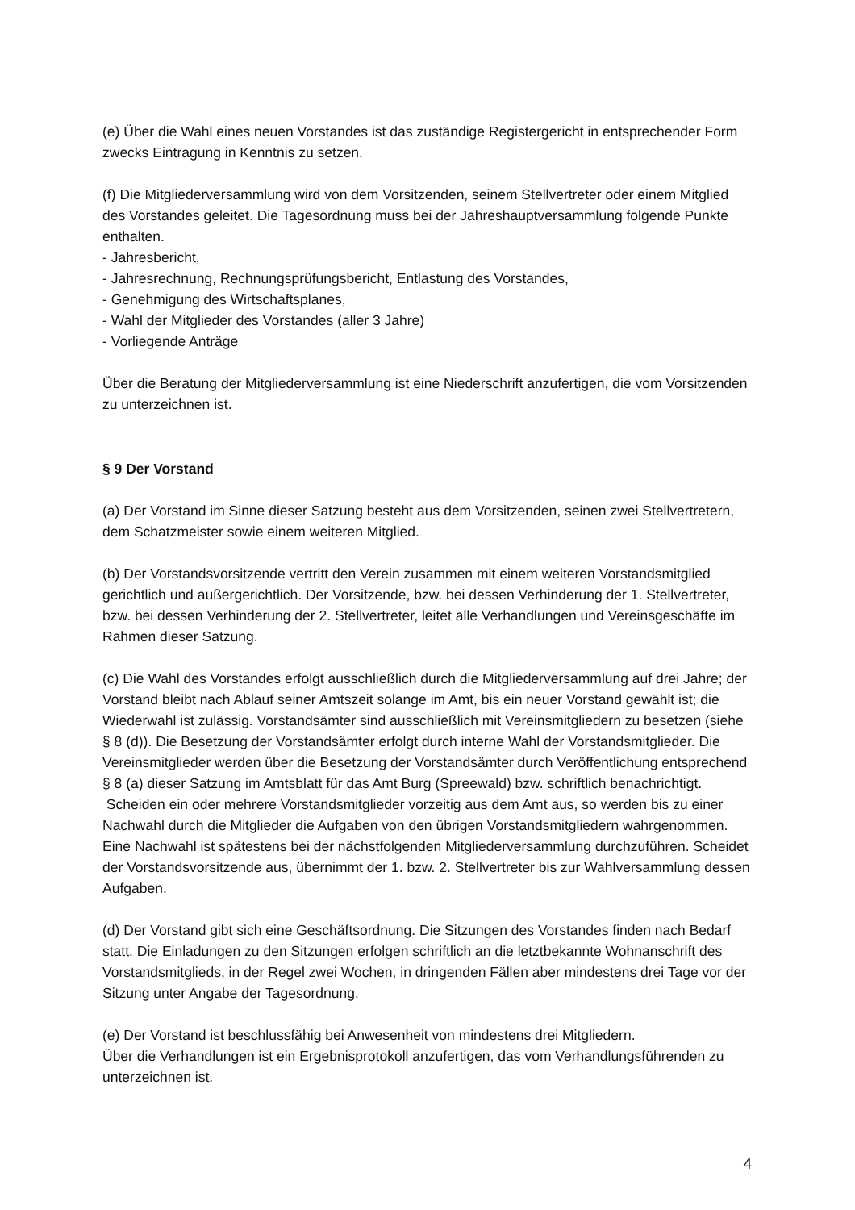(e) Über die Wahl eines neuen Vorstandes ist das zuständige Registergericht in entsprechender Form zwecks Eintragung in Kenntnis zu setzen.
(f) Die Mitgliederversammlung wird von dem Vorsitzenden, seinem Stellvertreter oder einem Mitglied des Vorstandes geleitet. Die Tagesordnung muss bei der Jahreshauptversammlung folgende Punkte enthalten.
- Jahresbericht,
- Jahresrechnung, Rechnungsprüfungsbericht, Entlastung des Vorstandes,
- Genehmigung des Wirtschaftsplanes,
- Wahl der Mitglieder des Vorstandes (aller 3 Jahre)
- Vorliegende Anträge
Über die Beratung der Mitgliederversammlung ist eine Niederschrift anzufertigen, die vom Vorsitzenden zu unterzeichnen ist.
§ 9 Der Vorstand
(a) Der Vorstand im Sinne dieser Satzung besteht aus dem Vorsitzenden, seinen zwei Stellvertretern, dem Schatzmeister sowie einem weiteren Mitglied.
(b) Der Vorstandsvorsitzende vertritt den Verein zusammen mit einem weiteren Vorstandsmitglied gerichtlich und außergerichtlich. Der Vorsitzende, bzw. bei dessen Verhinderung der 1. Stellvertreter, bzw. bei dessen Verhinderung der 2. Stellvertreter, leitet alle Verhandlungen und Vereinsgeschäfte im Rahmen dieser Satzung.
(c) Die Wahl des Vorstandes erfolgt ausschließlich durch die Mitgliederversammlung auf drei Jahre; der Vorstand bleibt nach Ablauf seiner Amtszeit solange im Amt, bis ein neuer Vorstand gewählt ist; die Wiederwahl ist zulässig. Vorstandsämter sind ausschließlich mit Vereinsmitgliedern zu besetzen (siehe § 8 (d)). Die Besetzung der Vorstandsämter erfolgt durch interne Wahl der Vorstandsmitglieder. Die Vereinsmitglieder werden über die Besetzung der Vorstandsämter durch Veröffentlichung entsprechend § 8 (a) dieser Satzung im Amtsblatt für das Amt Burg (Spreewald) bzw. schriftlich benachrichtigt.
Scheiden ein oder mehrere Vorstandsmitglieder vorzeitig aus dem Amt aus, so werden bis zu einer Nachwahl durch die Mitglieder die Aufgaben von den übrigen Vorstandsmitgliedern wahrgenommen. Eine Nachwahl ist spätestens bei der nächstfolgenden Mitgliederversammlung durchzuführen. Scheidet der Vorstandsvorsitzende aus, übernimmt der 1. bzw. 2. Stellvertreter bis zur Wahlversammlung dessen Aufgaben.
(d) Der Vorstand gibt sich eine Geschäftsordnung. Die Sitzungen des Vorstandes finden nach Bedarf statt. Die Einladungen zu den Sitzungen erfolgen schriftlich an die letztbekannte Wohnanschrift des Vorstandsmitglieds, in der Regel zwei Wochen, in dringenden Fällen aber mindestens drei Tage vor der Sitzung unter Angabe der Tagesordnung.
(e) Der Vorstand ist beschlussfähig bei Anwesenheit von mindestens drei Mitgliedern.
Über die Verhandlungen ist ein Ergebnisprotokoll anzufertigen, das vom Verhandlungsführenden zu unterzeichnen ist.
4